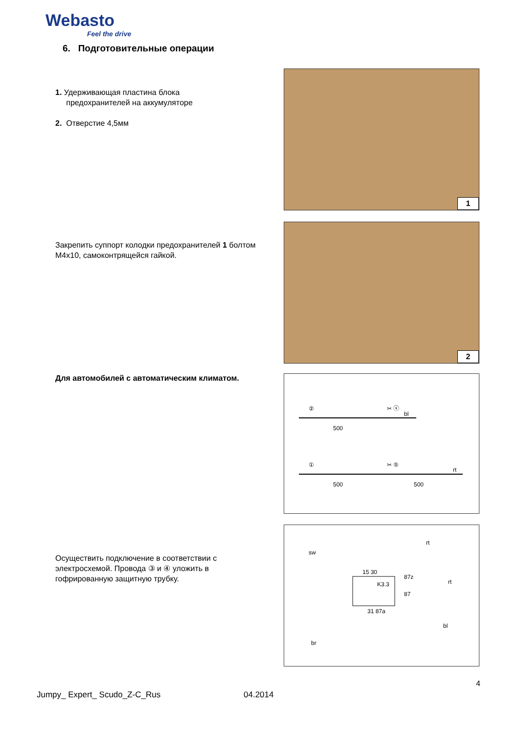Webasto
Feel the drive
6. Подготовительные операции
1. Удерживающая пластина блока
предохранителей на аккумуляторе
2. Отверстие 4,5мм
Закрепить суппорт колодки предохранителей 1 болтом M4x10, самоконтрящейся гайкой.
Для автомобилей с автоматическим климатом.
Осуществить подключение в соответствии с электросхемой. Провода ③ и ④ уложить в гофрированную защитную трубку.
1
2
②
✂ ⓧ
bl
500
①
✂ ⑤
rt
500
500
sw
rt
87z
rt
K3.3
15 30
87
31 87a
bl
br
4
Jumpy_ Expert_ Scudo_Z-C_Rus 04.2014